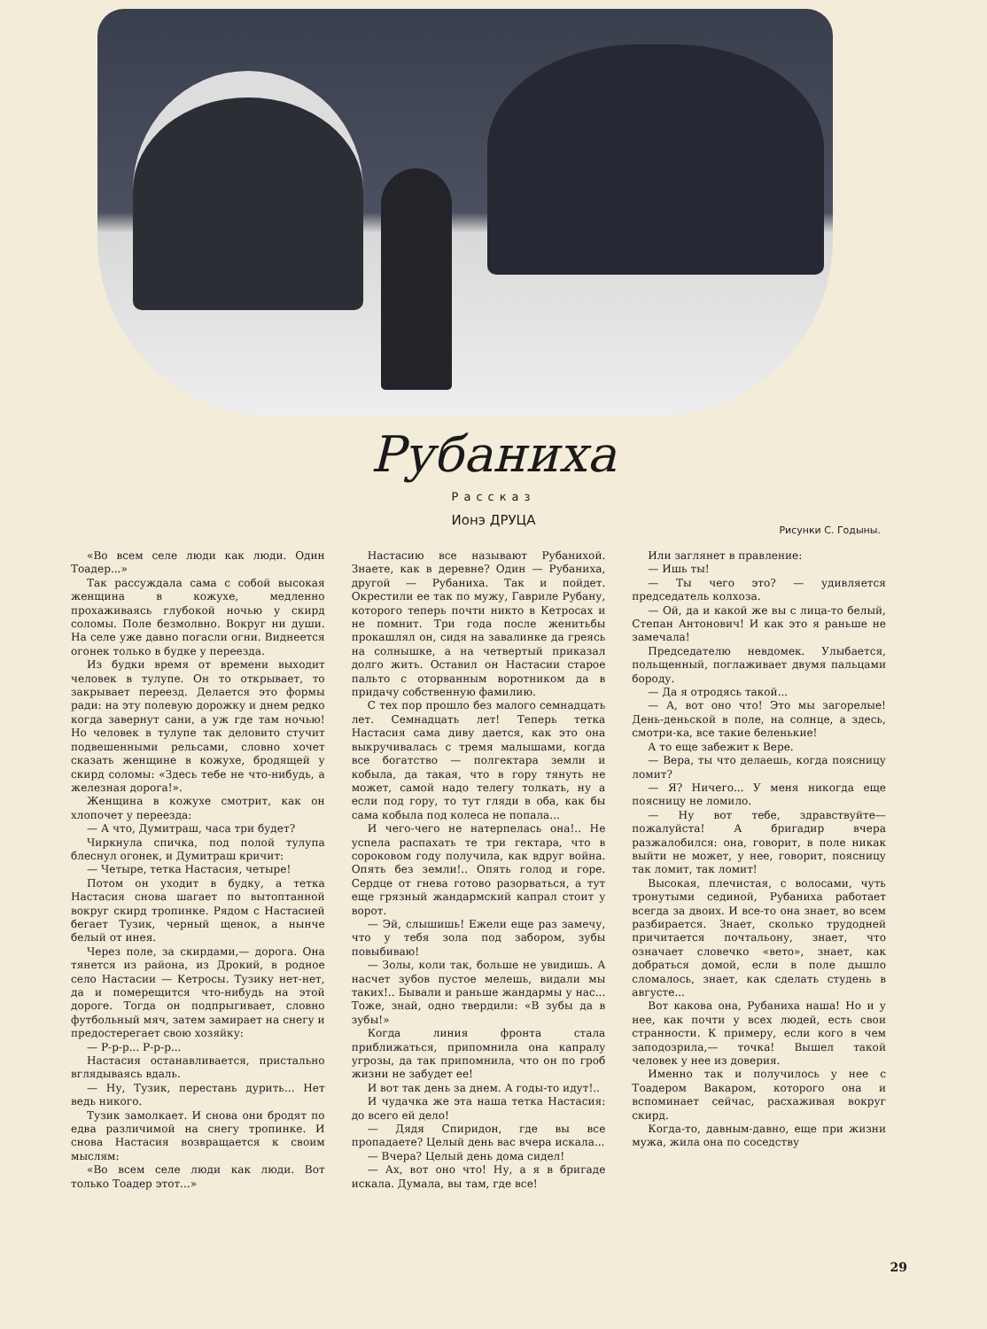Рубаниха
Рассказ
Ионэ ДРУЦА
Рисунки С. Годыны.
«Во всем селе люди как люди. Один Тоадер...»
Так рассуждала сама с собой высокая женщина в кожухе, медленно прохаживаясь глубокой ночью у скирд соломы. Поле безмолвно. Вокруг ни души. На селе уже давно погасли огни. Виднеется огонек только в будке у переезда.
Из будки время от времени выходит человек в тулупе. Он то открывает, то закрывает переезд. Делается это формы ради: на эту полевую дорожку и днем редко когда завернут сани, а уж где там ночью! Но человек в тулупе так деловито стучит подвешенными рельсами, словно хочет сказать женщине в кожухе, бродящей у скирд соломы: «Здесь тебе не что-нибудь, а железная дорога!».
Женщина в кожухе смотрит, как он хлопочет у переезда:
— А что, Думитраш, часа три будет?
Чиркнула спичка, под полой тулупа блеснул огонек, и Думитраш кричит:
— Четыре, тетка Настасия, четыре!
Потом он уходит в будку, а тетка Настасия снова шагает по вытоптанной вокруг скирд тропинке. Рядом с Настасией бегает Тузик, черный щенок, а нынче белый от инея.
Через поле, за скирдами,— дорога. Она тянется из района, из Дрокий, в родное село Настасии — Кетросы. Тузику нет-нет, да и померещится что-нибудь на этой дороге. Тогда он подпрыгивает, словно футбольный мяч, затем замирает на снегу и предостерегает свою хозяйку:
— Р-р-р... Р-р-р...
Настасия останавливается, пристально вглядываясь вдаль.
— Ну, Тузик, перестань дурить... Нет ведь никого.
Тузик замолкает. И снова они бродят по едва различимой на снегу тропинке. И снова Настасия возвращается к своим мыслям:
«Во всем селе люди как люди. Вот только Тоадер этот...»
Настасию все называют Рубанихой. Знаете, как в деревне? Один — Рубаниха, другой — Рубаниха. Так и пойдет. Окрестили ее так по мужу, Гавриле Рубану, которого теперь почти никто в Кетросах и не помнит. Три года после женитьбы прокашлял он, сидя на завалинке да греясь на солнышке, а на четвертый приказал долго жить. Оставил он Настасии старое пальто с оторванным воротником да в придачу собственную фамилию.
С тех пор прошло без малого семнадцать лет. Семнадцать лет! Теперь тетка Настасия сама диву дается, как это она выкручивалась с тремя малышами, когда все богатство — полгектара земли и кобыла, да такая, что в гору тянуть не может, самой надо телегу толкать, ну а если под гору, то тут гляди в оба, как бы сама кобыла под колеса не попала...
И чего-чего не натерпелась она!.. Не успела распахать те три гектара, что в сороковом году получила, как вдруг война. Опять без земли!.. Опять голод и горе. Сердце от гнева готово разорваться, а тут еще грязный жандармский капрал стоит у ворот.
— Эй, слышишь! Ежели еще раз замечу, что у тебя зола под забором, зубы повыбиваю!
— Золы, коли так, больше не увидишь. А насчет зубов пустое мелешь, видали мы таких!.. Бывали и раньше жандармы у нас... Тоже, знай, одно твердили: «В зубы да в зубы!»
Когда линия фронта стала приближаться, припомнила она капралу угрозы, да так припомнила, что он по гроб жизни не забудет ее!
И вот так день за днем. А годы-то идут!..
И чудачка же эта наша тетка Настасия: до всего ей дело!
— Дядя Спиридон, где вы все пропадаете? Целый день вас вчера искала...
— Вчера? Целый день дома сидел!
— Ах, вот оно что! Ну, а я в бригаде искала. Думала, вы там, где все!
Или заглянет в правление:
— Ишь ты!
— Ты чего это? — удивляется председатель колхоза.
— Ой, да и какой же вы с лица-то белый, Степан Антонович! И как это я раньше не замечала!
Председателю невдомек. Улыбается, польщенный, поглаживает двумя пальцами бороду.
— Да я отродясь такой...
— А, вот оно что! Это мы загорелые! День-деньской в поле, на солнце, а здесь, смотри-ка, все такие беленькие!
А то еще забежит к Вере.
— Вера, ты что делаешь, когда поясницу ломит?
— Я? Ничего... У меня никогда еще поясницу не ломило.
— Ну вот тебе, здравствуйте—пожалуйста! А бригадир вчера разжалобился: она, говорит, в поле никак выйти не может, у нее, говорит, поясницу так ломит, так ломит!
Высокая, плечистая, с волосами, чуть тронутыми сединой, Рубаниха работает всегда за двоих. И все-то она знает, во всем разбирается. Знает, сколько трудодней причитается почтальону, знает, что означает словечко «вето», знает, как добраться домой, если в поле дышло сломалось, знает, как сделать студень в августе...
Вот какова она, Рубаниха наша! Но и у нее, как почти у всех людей, есть свои странности. К примеру, если кого в чем заподозрила,— точка! Вышел такой человек у нее из доверия.
Именно так и получилось у нее с Тоадером Вакаром, которого она и вспоминает сейчас, расхаживая вокруг скирд.
Когда-то, давным-давно, еще при жизни мужа, жила она по соседству
29